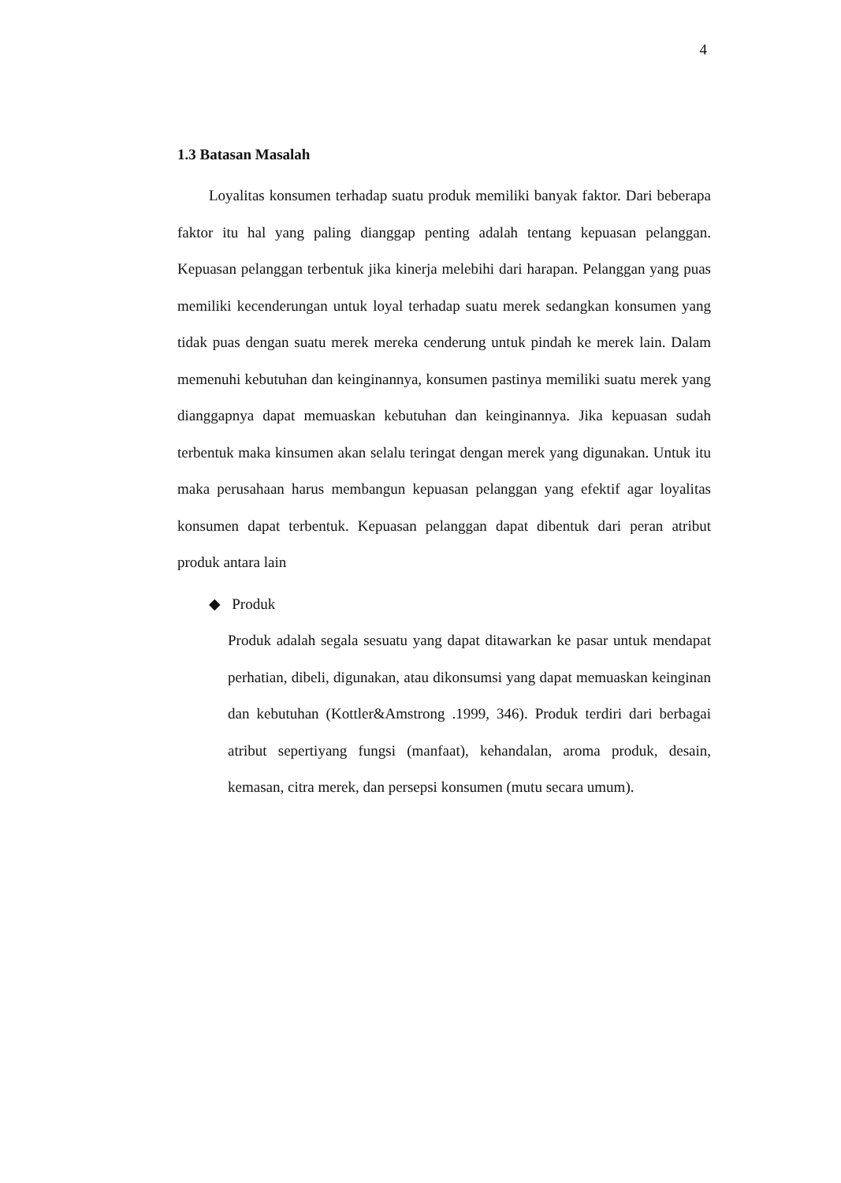4
1.3 Batasan Masalah
Loyalitas konsumen terhadap suatu produk memiliki banyak faktor. Dari beberapa faktor itu hal yang paling dianggap penting adalah tentang kepuasan pelanggan. Kepuasan pelanggan terbentuk jika kinerja melebihi dari harapan. Pelanggan yang puas memiliki kecenderungan untuk loyal terhadap suatu merek sedangkan konsumen yang tidak puas dengan suatu merek mereka cenderung untuk pindah ke merek lain. Dalam memenuhi kebutuhan dan keinginannya, konsumen pastinya memiliki suatu merek yang dianggapnya dapat memuaskan kebutuhan dan keinginannya. Jika kepuasan sudah terbentuk maka kinsumen akan selalu teringat dengan merek yang digunakan. Untuk itu maka perusahaan harus membangun kepuasan pelanggan yang efektif agar loyalitas konsumen dapat terbentuk. Kepuasan pelanggan dapat dibentuk dari peran atribut produk antara lain
◆ Produk
Produk adalah segala sesuatu yang dapat ditawarkan ke pasar untuk mendapat perhatian, dibeli, digunakan, atau dikonsumsi yang dapat memuaskan keinginan dan kebutuhan (Kottler&Amstrong .1999, 346). Produk terdiri dari berbagai atribut sepertiyang fungsi (manfaat), kehandalan, aroma produk, desain, kemasan, citra merek, dan persepsi konsumen (mutu secara umum).